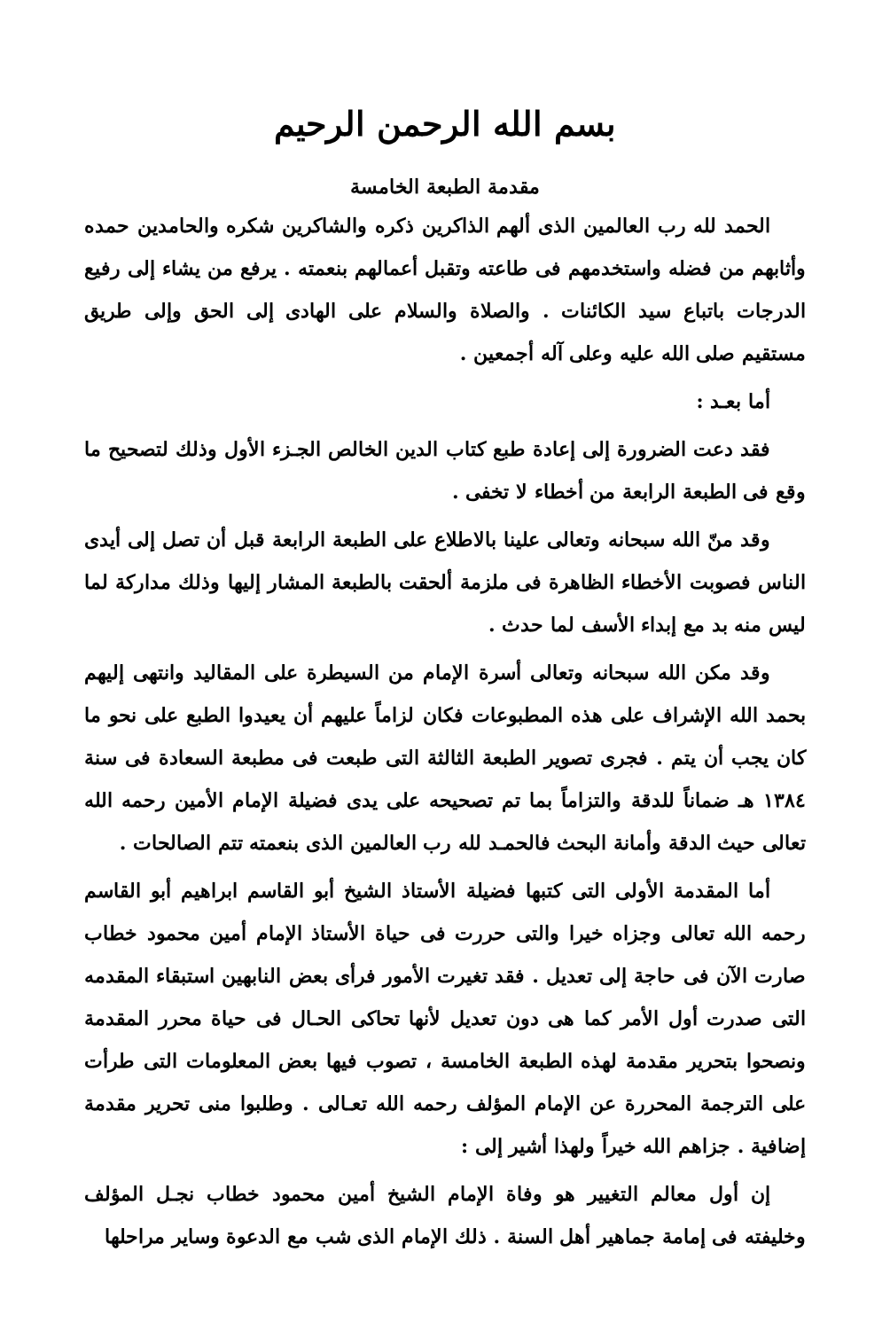بسم الله الرحمن الرحيم
مقدمة الطبعة الخامسة
الحمد لله رب العالمين الذى ألهم الذاكرين ذكره والشاكرين شكره والحامدين حمده وأثابهم من فضله واستخدمهم فى طاعته وتقبل أعمالهم بنعمته . يرفع من يشاء إلى رفيع الدرجات باتباع سيد الكائنات . والصلاة والسلام على الهادى إلى الحق وإلى طريق مستقيم صلى الله عليه وعلى آله أجمعين .
أما بعـد :
فقد دعت الضرورة إلى إعادة طبع كتاب الدين الخالص الجـزء الأول وذلك لتصحيح ما وقع فى الطبعة الرابعة من أخطاء لا تخفى .
وقد منّ الله سبحانه وتعالى علينا بالاطلاع على الطبعة الرابعة قبل أن تصل إلى أيدى الناس فصوبت الأخطاء الظاهرة فى ملزمة ألحقت بالطبعة المشار إليها وذلك مداركة لما ليس منه بد مع إبداء الأسف لما حدث .
وقد مكن الله سبحانه وتعالى أسرة الإمام من السيطرة على المقاليد وانتهى إليهم بحمد الله الإشراف على هذه المطبوعات فكان لزاماً عليهم أن يعيدوا الطبع على نحو ما كان يجب أن يتم . فجرى تصوير الطبعة الثالثة التى طبعت فى مطبعة السعادة فى سنة ١٣٨٤ هـ ضماناً للدقة والتزاماً بما تم تصحيحه على يدى فضيلة الإمام الأمين رحمه الله تعالى حيث الدقة وأمانة البحث فالحمـد لله رب العالمين الذى بنعمته تتم الصالحات .
أما المقدمة الأولى التى كتبها فضيلة الأستاذ الشيخ أبو القاسم ابراهيم أبو القاسم رحمه الله تعالى وجزاه خيرا والتى حررت فى حياة الأستاذ الإمام أمين محمود خطاب صارت الآن فى حاجة إلى تعديل . فقد تغيرت الأمور فرأى بعض النابهين استبقاء المقدمه التى صدرت أول الأمر كما هى دون تعديل لأنها تحاكى الحـال فى حياة محرر المقدمة ونصحوا بتحرير مقدمة لهذه الطبعة الخامسة ، تصوب فيها بعض المعلومات التى طرأت على الترجمة المحررة عن الإمام المؤلف رحمه الله تعـالى . وطلبوا منى تحرير مقدمة إضافية . جزاهم الله خيراً ولهذا أشير إلى :
إن أول معالم التغيير هو وفاة الإمام الشيخ أمين محمود خطاب نجـل المؤلف وخليفته فى إمامة جماهير أهل السنة . ذلك الإمام الذى شب مع الدعوة وساير مراحلها